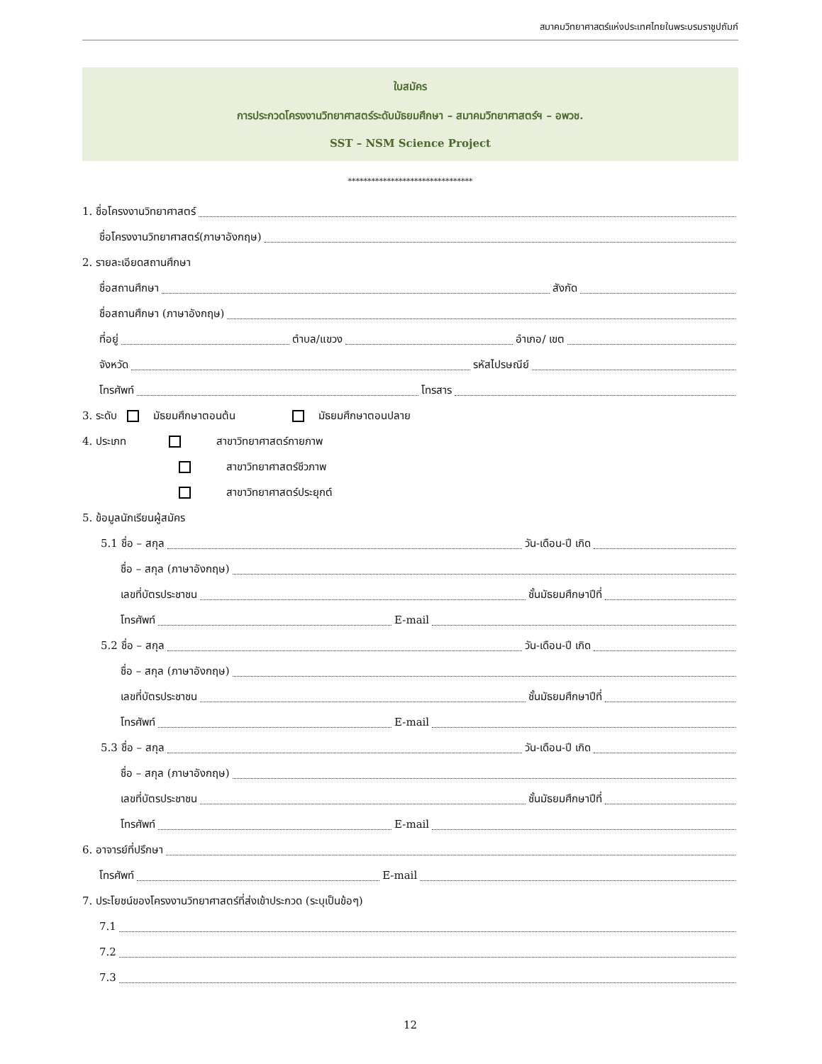สมาคมวิทยาศาสตร์แห่งประเทศไทยในพระบรมราชูปถัมภ์
ใบสมัคร
การประกวดโครงงานวิทยาศาสตร์ระดับมัธยมศึกษา – สมาคมวิทยาศาสตร์ฯ – อพวช.
SST – NSM Science Project
********************************
1. ชื่อโครงงานวิทยาศาสตร์
ชื่อโครงงานวิทยาศาสตร์(ภาษาอังกฤษ)
2. รายละเอียดสถานศึกษา
ชื่อสถานศึกษา สังกัด
ชื่อสถานศึกษา (ภาษาอังกฤษ)
ที่อยู่ ตำบล/แขวง อำเภอ/ เขต
จังหวัด รหัสไปรษณีย์
โทรศัพท์ โทรสาร
3. ระดับ มัธยมศึกษาตอนต้น มัธยมศึกษาตอนปลาย
4. ประเภท สาขาวิทยาศาสตร์กายภาพ
สาขาวิทยาศาสตร์ชีวภาพ
สาขาวิทยาศาสตร์ประยุกต์
5. ข้อมูลนักเรียนผู้สมัคร
5.1 ชื่อ – สกุล วัน-เดือน-ปี เกิด
ชื่อ – สกุล (ภาษาอังกฤษ)
เลขที่บัตรประชาชน ชั้นมัธยมศึกษาปีที่
โทรศัพท์ E-mail
5.2 ชื่อ – สกุล วัน-เดือน-ปี เกิด
ชื่อ – สกุล (ภาษาอังกฤษ)
เลขที่บัตรประชาชน ชั้นมัธยมศึกษาปีที่
โทรศัพท์ E-mail
5.3 ชื่อ – สกุล วัน-เดือน-ปี เกิด
ชื่อ – สกุล (ภาษาอังกฤษ)
เลขที่บัตรประชาชน ชั้นมัธยมศึกษาปีที่
โทรศัพท์ E-mail
6. อาจารย์ที่ปรึกษา
โทรศัพท์ E-mail
7. ประโยชน์ของโครงงานวิทยาศาสตร์ที่ส่งเข้าประกวด (ระบุเป็นข้อๆ)
7.1
7.2
7.3
12